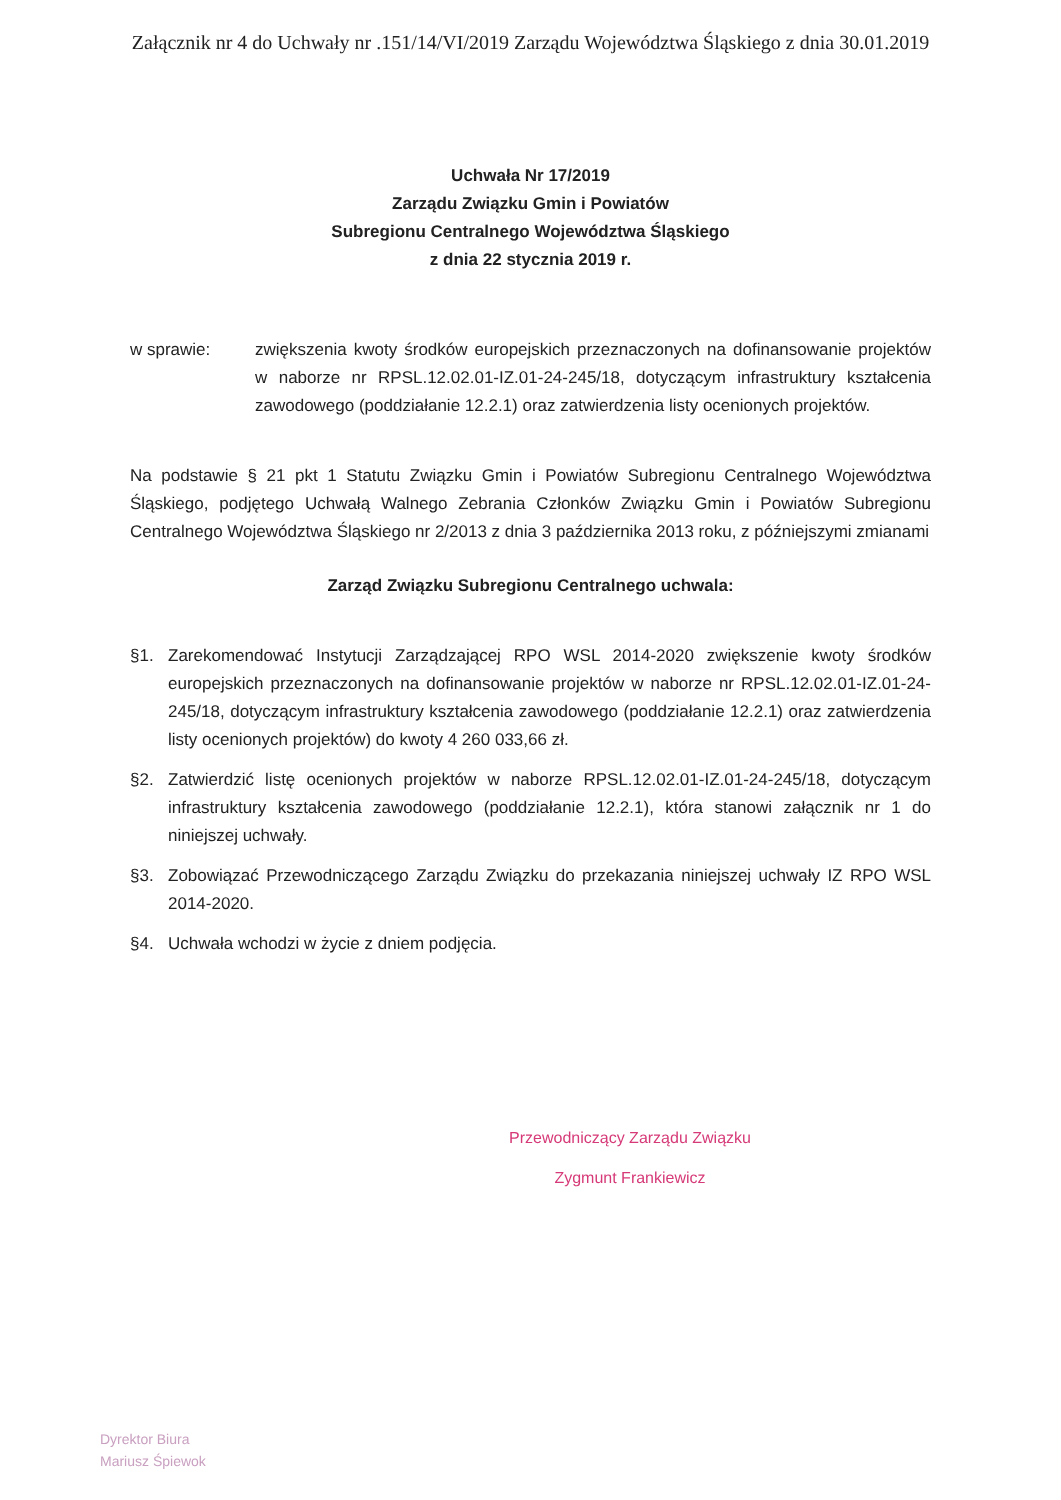Załącznik nr 4 do Uchwały nr .151/14/VI/2019 Zarządu Województwa Śląskiego z dnia 30.01.2019
Uchwała Nr 17/2019
Zarządu Związku Gmin i Powiatów
Subregionu Centralnego Województwa Śląskiego
z dnia 22 stycznia 2019 r.
w sprawie: zwiększenia kwoty środków europejskich przeznaczonych na dofinansowanie projektów w naborze nr RPSL.12.02.01-IZ.01-24-245/18, dotyczącym infrastruktury kształcenia zawodowego (poddziałanie 12.2.1) oraz zatwierdzenia listy ocenionych projektów.
Na podstawie § 21 pkt 1 Statutu Związku Gmin i Powiatów Subregionu Centralnego Województwa Śląskiego, podjętego Uchwałą Walnego Zebrania Członków Związku Gmin i Powiatów Subregionu Centralnego Województwa Śląskiego nr 2/2013 z dnia 3 października 2013 roku, z późniejszymi zmianami
Zarząd Związku Subregionu Centralnego uchwala:
§1. Zarekomendować Instytucji Zarządzającej RPO WSL 2014-2020 zwiększenie kwoty środków europejskich przeznaczonych na dofinansowanie projektów w naborze nr RPSL.12.02.01-IZ.01-24-245/18, dotyczącym infrastruktury kształcenia zawodowego (poddziałanie 12.2.1) oraz zatwierdzenia listy ocenionych projektów) do kwoty 4 260 033,66 zł.
§2. Zatwierdzić listę ocenionych projektów w naborze RPSL.12.02.01-IZ.01-24-245/18, dotyczącym infrastruktury kształcenia zawodowego (poddziałanie 12.2.1), która stanowi załącznik nr 1 do niniejszej uchwały.
§3. Zobowiązać Przewodniczącego Zarządu Związku do przekazania niniejszej uchwały IZ RPO WSL 2014-2020.
§4. Uchwała wchodzi w życie z dniem podjęcia.
Przewodniczący Zarządu Związku
Zygmunt Frankiewicz
Dyrektor Biura
Mariusz Śpiewok